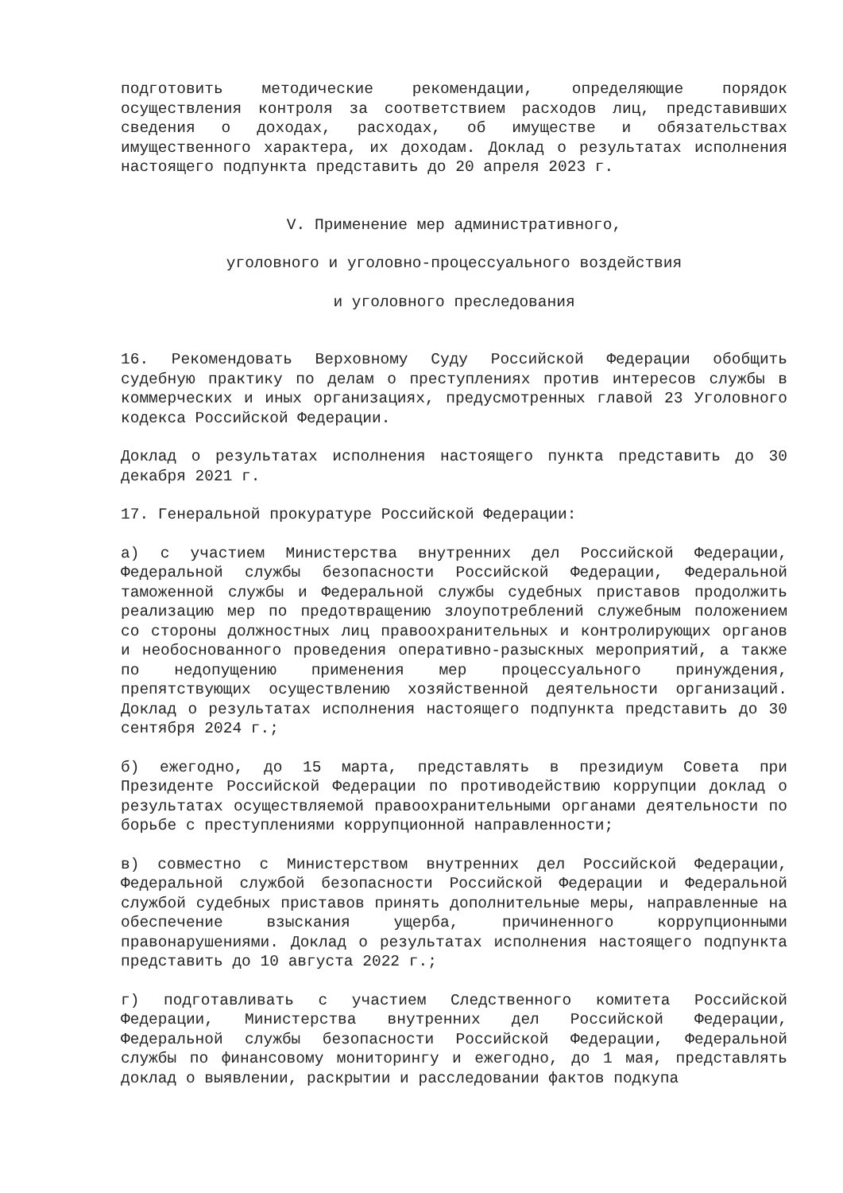подготовить методические рекомендации, определяющие порядок осуществления контроля за соответствием расходов лиц, представивших сведения о доходах, расходах, об имуществе и обязательствах имущественного характера, их доходам. Доклад о результатах исполнения настоящего подпункта представить до 20 апреля 2023 г.
V. Применение мер административного,
уголовного и уголовно-процессуального воздействия
и уголовного преследования
16. Рекомендовать Верховному Суду Российской Федерации обобщить судебную практику по делам о преступлениях против интересов службы в коммерческих и иных организациях, предусмотренных главой 23 Уголовного кодекса Российской Федерации.
Доклад о результатах исполнения настоящего пункта представить до 30 декабря 2021 г.
17. Генеральной прокуратуре Российской Федерации:
а) с участием Министерства внутренних дел Российской Федерации, Федеральной службы безопасности Российской Федерации, Федеральной таможенной службы и Федеральной службы судебных приставов продолжить реализацию мер по предотвращению злоупотреблений служебным положением со стороны должностных лиц правоохранительных и контролирующих органов и необоснованного проведения оперативно-разыскных мероприятий, а также по недопущению применения мер процессуального принуждения, препятствующих осуществлению хозяйственной деятельности организаций. Доклад о результатах исполнения настоящего подпункта представить до 30 сентября 2024 г.;
б) ежегодно, до 15 марта, представлять в президиум Совета при Президенте Российской Федерации по противодействию коррупции доклад о результатах осуществляемой правоохранительными органами деятельности по борьбе с преступлениями коррупционной направленности;
в) совместно с Министерством внутренних дел Российской Федерации, Федеральной службой безопасности Российской Федерации и Федеральной службой судебных приставов принять дополнительные меры, направленные на обеспечение взыскания ущерба, причиненного коррупционными правонарушениями. Доклад о результатах исполнения настоящего подпункта представить до 10 августа 2022 г.;
г) подготавливать с участием Следственного комитета Российской Федерации, Министерства внутренних дел Российской Федерации, Федеральной службы безопасности Российской Федерации, Федеральной службы по финансовому мониторингу и ежегодно, до 1 мая, представлять доклад о выявлении, раскрытии и расследовании фактов подкупа